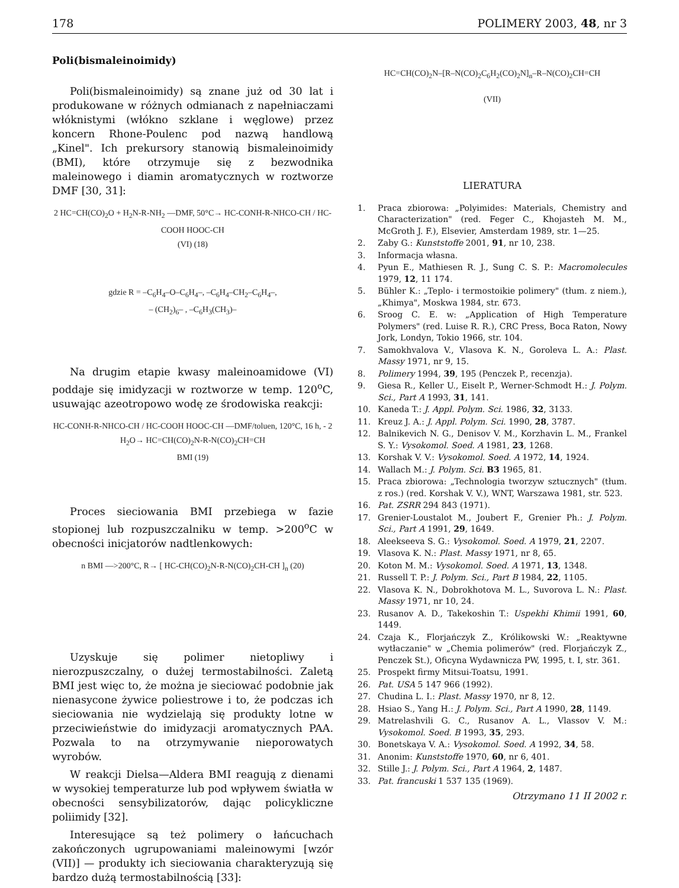178 POLIMERY 2003, 48, nr 3
Poli(bismaleinoimidy)
Poli(bismaleinoimidy) są znane już od 30 lat i produkowane w różnych odmianach z napełniaczami włóknistymi (włókno szklane i węglowe) przez koncern Rhone-Poulenc pod nazwą handlową „Kinel". Ich prekursory stanowią bismaleinoimidy (BMI), które otrzymuje się z bezwodnika maleinowego i diamin aromatycznych w roztworze DMF [30, 31]:
2 HC=CH(CO)<sub>2</sub>O + H<sub>2</sub>N-R-NH<sub>2</sub> —DMF, 50°C→ HC-CONH-R-NHCO-CH / HC-COOH HOOC-CH
(VI) (18)
gdzie R = –C<sub>6</sub>H<sub>4</sub>–O–C<sub>6</sub>H<sub>4</sub>–, –C<sub>6</sub>H<sub>4</sub>–CH<sub>2</sub>–C<sub>6</sub>H<sub>4</sub>–,
– (CH<sub>2</sub>)<sub>6</sub>– , –C<sub>6</sub>H<sub>3</sub>(CH<sub>3</sub>)–
Na drugim etapie kwasy maleinoamidowe (VI) poddaje się imidyzacji w roztworze w temp. 120<sup>o</sup>C, usuwając azeotropowo wodę ze środowiska reakcji:
HC-CONH-R-NHCO-CH / HC-COOH HOOC-CH —DMF/toluen, 120°C, 16 h, - 2 H<sub>2</sub>O→ HC=CH(CO)<sub>2</sub>N-R-N(CO)<sub>2</sub>CH=CH
BMI (19)
Proces sieciowania BMI przebiega w fazie stopionej lub rozpuszczalniku w temp. >200<sup>o</sup>C w obecności inicjatorów nadtlenkowych:
n BMI —>200°C, R→ [ HC-CH(CO)<sub>2</sub>N-R-N(CO)<sub>2</sub>CH-CH ]<sub>n</sub> (20)
Uzyskuje się polimer nietopliwy i nierozpuszczalny, o dużej termostabilności. Zaletą BMI jest więc to, że można je sieciować podobnie jak nienasycone żywice poliestrowe i to, że podczas ich sieciowania nie wydzielają się produkty lotne w przeciwieństwie do imidyzacji aromatycznych PAA. Pozwala to na otrzymywanie nieporowatych wyrobów.
W reakcji Dielsa—Aldera BMI reagują z dienami w wysokiej temperaturze lub pod wpływem światła w obecności sensybilizatorów, dając policykliczne poliimidy [32].
Interesujące są też polimery o łańcuchach zakończonych ugrupowaniami maleinowymi [wzór (VII)] — produkty ich sieciowania charakteryzują się bardzo dużą termostabilnością [33]:
HC=CH(CO)<sub>2</sub>N–[R–N(CO)<sub>2</sub>C<sub>6</sub>H<sub>2</sub>(CO)<sub>2</sub>N]<sub>n</sub>–R–N(CO)<sub>2</sub>CH=CH
(VII)
LIERATURA
1. Praca zbiorowa: „Polyimides: Materials, Chemistry and Characterization" (red. Feger C., Khojasteh M. M., McGroth J. F.), Elsevier, Amsterdam 1989, str. 1—25.
2. Zaby G.: Kunststoffe 2001, 91, nr 10, 238.
3. Informacja własna.
4. Pyun E., Mathiesen R. J., Sung C. S. P.: Macromolecules 1979, 12, 11 174.
5. Bühler K.: „Teplo- i termostoikie polimery" (tłum. z niem.), „Khimya", Moskwa 1984, str. 673.
6. Sroog C. E. w: „Application of High Temperature Polymers" (red. Luise R. R.), CRC Press, Boca Raton, Nowy Jork, Londyn, Tokio 1966, str. 104.
7. Samokhvalova V., Vlasova K. N., Goroleva L. A.: Plast. Massy 1971, nr 9, 15.
8. Polimery 1994, 39, 195 (Penczek P., recenzja).
9. Giesa R., Keller U., Eiselt P., Werner-Schmodt H.: J. Polym. Sci., Part A 1993, 31, 141.
10. Kaneda T.: J. Appl. Polym. Sci. 1986, 32, 3133.
11. Kreuz J. A.: J. Appl. Polym. Sci. 1990, 28, 3787.
12. Balnikevich N. G., Denisov V. M., Korzhavin L. M., Frankel S. Y.: Vysokomol. Soed. A 1981, 23, 1268.
13. Korshak V. V.: Vysokomol. Soed. A 1972, 14, 1924.
14. Wallach M.: J. Polym. Sci. B3 1965, 81.
15. Praca zbiorowa: „Technologia tworzyw sztucznych" (tłum. z ros.) (red. Korshak V. V.), WNT, Warszawa 1981, str. 523.
16. Pat. ZSRR 294 843 (1971).
17. Grenier-Loustalot M., Joubert F., Grenier Ph.: J. Polym. Sci., Part A 1991, 29, 1649.
18. Aleekseeva S. G.: Vysokomol. Soed. A 1979, 21, 2207.
19. Vlasova K. N.: Plast. Massy 1971, nr 8, 65.
20. Koton M. M.: Vysokomol. Soed. A 1971, 13, 1348.
21. Russell T. P.: J. Polym. Sci., Part B 1984, 22, 1105.
22. Vlasova K. N., Dobrokhotova M. L., Suvorova L. N.: Plast. Massy 1971, nr 10, 24.
23. Rusanov A. D., Takekoshin T.: Uspekhi Khimii 1991, 60, 1449.
24. Czaja K., Florjańczyk Z., Królikowski W.: „Reaktywne wytłaczanie" w „Chemia polimerów" (red. Florjańczyk Z., Penczek St.), Oficyna Wydawnicza PW, 1995, t. I, str. 361.
25. Prospekt firmy Mitsui-Toatsu, 1991.
26. Pat. USA 5 147 966 (1992).
27. Chudina L. I.: Plast. Massy 1970, nr 8, 12.
28. Hsiao S., Yang H.: J. Polym. Sci., Part A 1990, 28, 1149.
29. Matrelashvili G. C., Rusanov A. L., Vlassov V. M.: Vysokomol. Soed. B 1993, 35, 293.
30. Bonetskaya V. A.: Vysokomol. Soed. A 1992, 34, 58.
31. Anonim: Kunststoffe 1970, 60, nr 6, 401.
32. Stille J.: J. Polym. Sci., Part A 1964, 2, 1487.
33. Pat. francuski 1 537 135 (1969).
Otrzymano 11 II 2002 r.